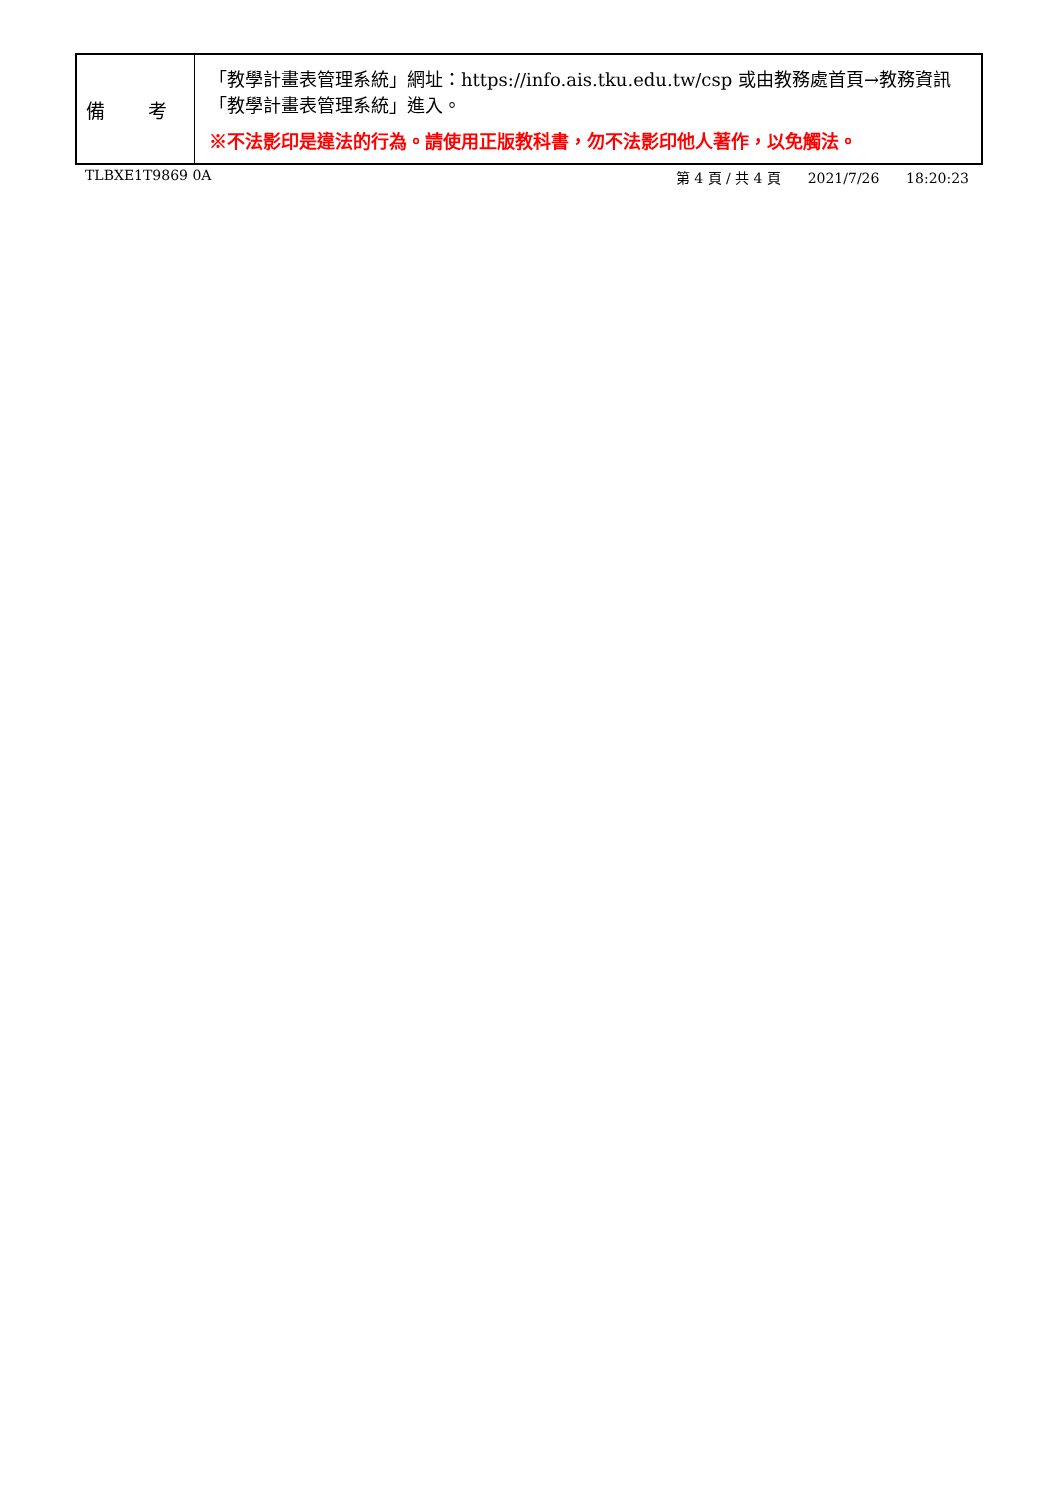| 備 考 | 「教學計畫表管理系統」網址： https://info.ais.tku.edu.tw/csp 或由教務處首頁→教務資訊「教學計畫表管理系統」進入。 ※不法影印是違法的行為。請使用正版教科書，勿不法影印他人著作，以免觸法。 |
TLBXE1T9869 0A 第 4 頁 / 共 4 頁 2021/7/26 18:20:23